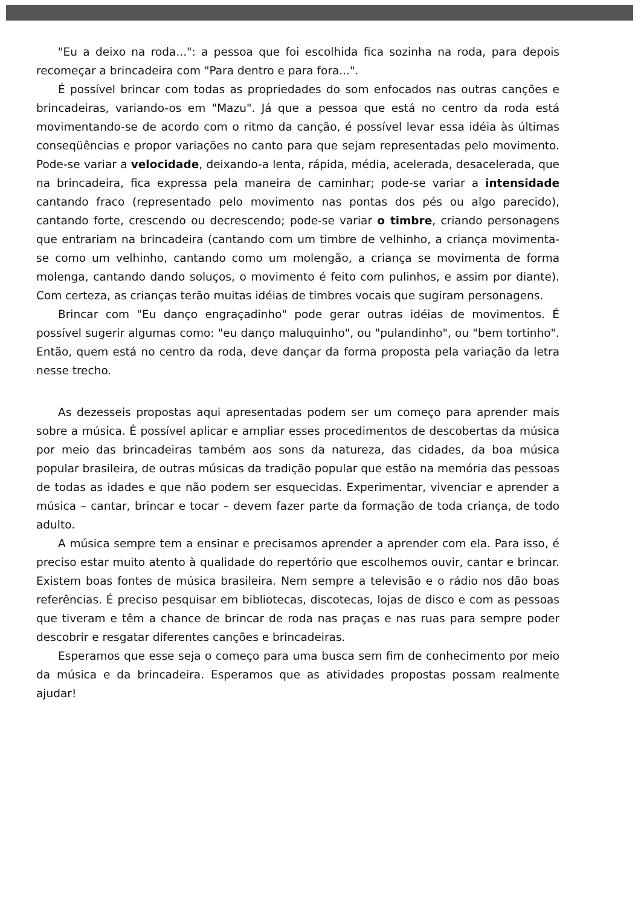"Eu a deixo na roda...": a pessoa que foi escolhida fica sozinha na roda, para depois recomeçar a brincadeira com "Para dentro e para fora...".
É possível brincar com todas as propriedades do som enfocados nas outras canções e brincadeiras, variando-os em "Mazu". Já que a pessoa que está no centro da roda está movimentando-se de acordo com o ritmo da canção, é possível levar essa idéia às últimas conseqüências e propor variações no canto para que sejam representadas pelo movimento. Pode-se variar a velocidade, deixando-a lenta, rápida, média, acelerada, desacelerada, que na brincadeira, fica expressa pela maneira de caminhar; pode-se variar a intensidade cantando fraco (representado pelo movimento nas pontas dos pés ou algo parecido), cantando forte, crescendo ou decrescendo; pode-se variar o timbre, criando personagens que entrariam na brincadeira (cantando com um timbre de velhinho, a criança movimenta-se como um velhinho, cantando como um molengão, a criança se movimenta de forma molenga, cantando dando soluços, o movimento é feito com pulinhos, e assim por diante). Com certeza, as crianças terão muitas idéias de timbres vocais que sugiram personagens.
Brincar com "Eu danço engraçadinho" pode gerar outras idéias de movimentos. É possível sugerir algumas como: "eu danço maluquinho", ou "pulandinho", ou "bem tortinho". Então, quem está no centro da roda, deve dançar da forma proposta pela variação da letra nesse trecho.
As dezesseis propostas aqui apresentadas podem ser um começo para aprender mais sobre a música. É possível aplicar e ampliar esses procedimentos de descobertas da música por meio das brincadeiras também aos sons da natureza, das cidades, da boa música popular brasileira, de outras músicas da tradição popular que estão na memória das pessoas de todas as idades e que não podem ser esquecidas. Experimentar, vivenciar e aprender a música – cantar, brincar e tocar – devem fazer parte da formação de toda criança, de todo adulto.
A música sempre tem a ensinar e precisamos aprender a aprender com ela. Para isso, é preciso estar muito atento à qualidade do repertório que escolhemos ouvir, cantar e brincar. Existem boas fontes de música brasileira. Nem sempre a televisão e o rádio nos dão boas referências. É preciso pesquisar em bibliotecas, discotecas, lojas de disco e com as pessoas que tiveram e têm a chance de brincar de roda nas praças e nas ruas para sempre poder descobrir e resgatar diferentes canções e brincadeiras.
Esperamos que esse seja o começo para uma busca sem fim de conhecimento por meio da música e da brincadeira. Esperamos que as atividades propostas possam realmente ajudar!